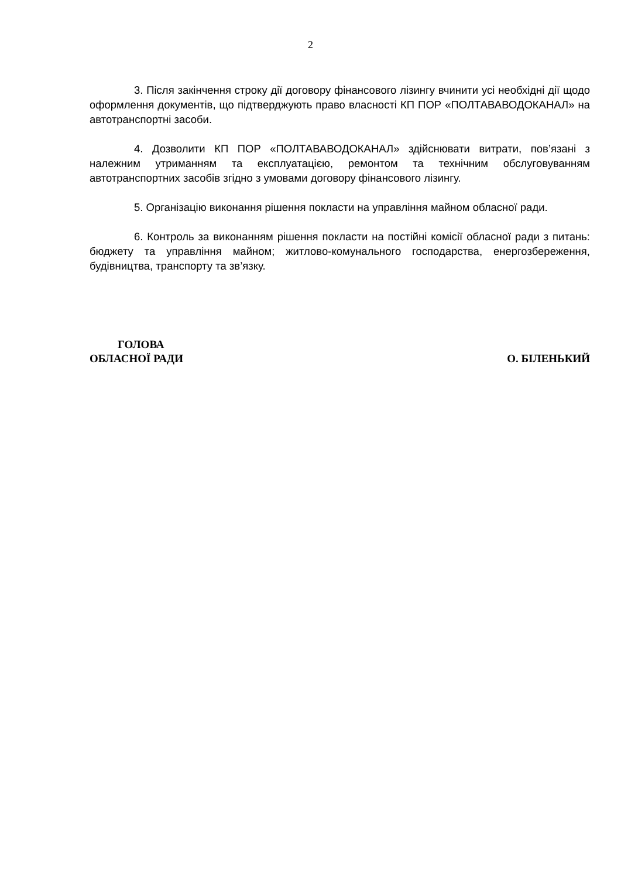2
3. Після закінчення строку дії договору фінансового лізингу вчинити усі необхідні дії щодо оформлення документів, що підтверджують право власності КП ПОР «ПОЛТАВАВОДОКАНАЛ» на автотранспортні засоби.
4. Дозволити КП ПОР «ПОЛТАВАВОДОКАНАЛ» здійснювати витрати, пов’язані з належним утриманням та експлуатацією, ремонтом та технічним обслуговуванням автотранспортних засобів згідно з умовами договору фінансового лізингу.
5. Організацію виконання рішення покласти на управління майном обласної ради.
6. Контроль за виконанням рішення покласти на постійні комісії обласної ради з питань: бюджету та управління майном; житлово-комунального господарства, енергозбереження, будівництва, транспорту та зв’язку.
ГОЛОВА
ОБЛАСНОЇ РАДИ
О. БІЛЕНЬКИЙ